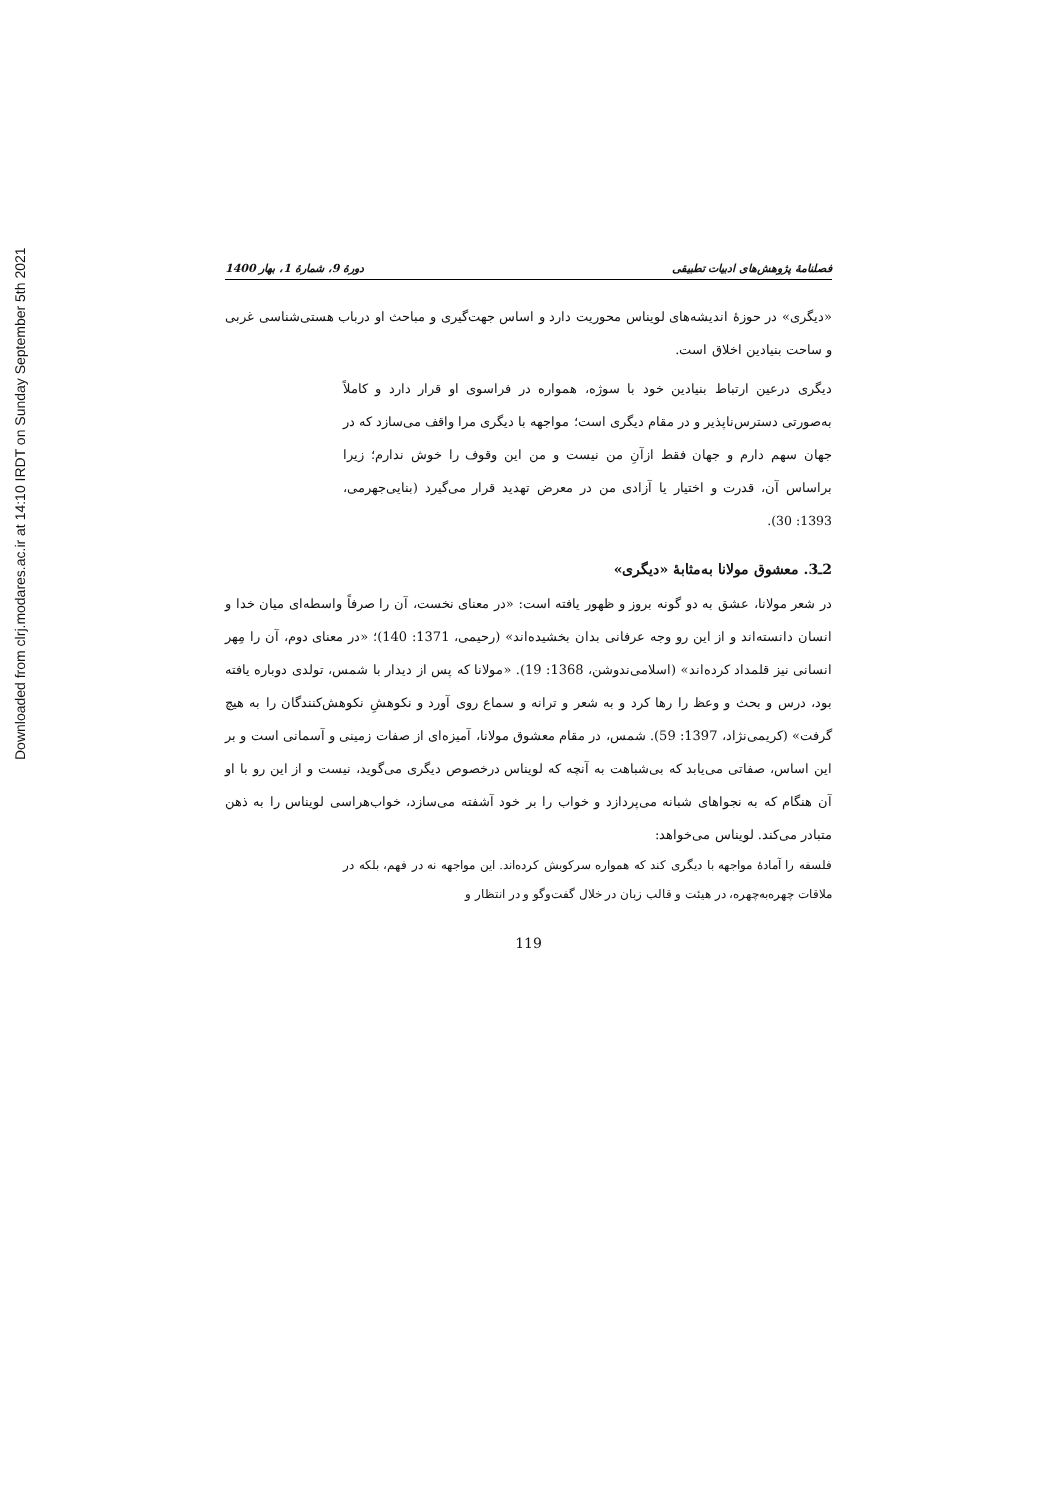Downloaded from clrj.modares.ac.ir at 14:10 IRDT on Sunday September 5th 2021
فصلنامهٔ پژوهش‌های ادبیات تطبیقی دورهٔ 9، شمارهٔ 1، بهار 1400
«دیگری» در حوزهٔ اندیشه‌های لویناس محوریت دارد و اساس جهت‌گیری و مباحث او درباب هستی‌شناسی غربی و ساحت بنیادین اخلاق است.
دیگری درعین ارتباط بنیادین خود با سوژه، همواره در فراسوی او قرار دارد و کاملاً به‌صورتی دسترس‌ناپذیر و در مقام دیگری است؛ مواجهه با دیگری مرا واقف می‌سازد که در جهان سهم دارم و جهان فقط ازآنِ من نیست و من این وقوف را خوش ندارم؛ زیرا براساس آن، قدرت و اختیار یا آزادی من در معرض تهدید قرار می‌گیرد (بنایی‌جهرمی، 1393: 30).
2ـ3. معشوق مولانا به‌مثابهٔ «دیگری»
در شعر مولانا، عشق به دو گونه بروز و ظهور یافته است: «در معنای نخست، آن را صرفاً واسطه‌ای میان خدا و انسان دانسته‌اند و از این رو وجه عرفانی بدان بخشیده‌اند» (رحیمی، 1371: 140)؛ «در معنای دوم، آن را مِهر انسانی نیز قلمداد کرده‌اند» (اسلامی‌ندوشن، 1368: 19). «مولانا که پس از دیدار با شمس، تولدی دوباره یافته بود، درس و بحث و وعظ را رها کرد و به شعر و ترانه و سماع روی آورد و نکوهشِ نکوهش‌کنندگان را به هیچ گرفت» (کریمی‌نژاد، 1397: 59). شمس، در مقام معشوق مولانا، آمیزه‌ای از صفات زمینی و آسمانی است و بر این اساس، صفاتی می‌یابد که بی‌شباهت به آنچه که لویناس درخصوص دیگری می‌گوید، نیست و از این رو با او آن هنگام که به نجواهای شبانه می‌پردازد و خواب را بر خود آشفته می‌سازد، خواب‌هراسی لویناس را به ذهن متبادر می‌کند. لویناس می‌خواهد:
فلسفه را آمادهٔ مواجهه با دیگری کند که همواره سرکوبش کرده‌اند. این مواجهه نه در فهم، بلکه در ملاقات چهره‌به‌چهره، در هیئت و قالب زبان در خلال گفت‌وگو و در انتظار و
119